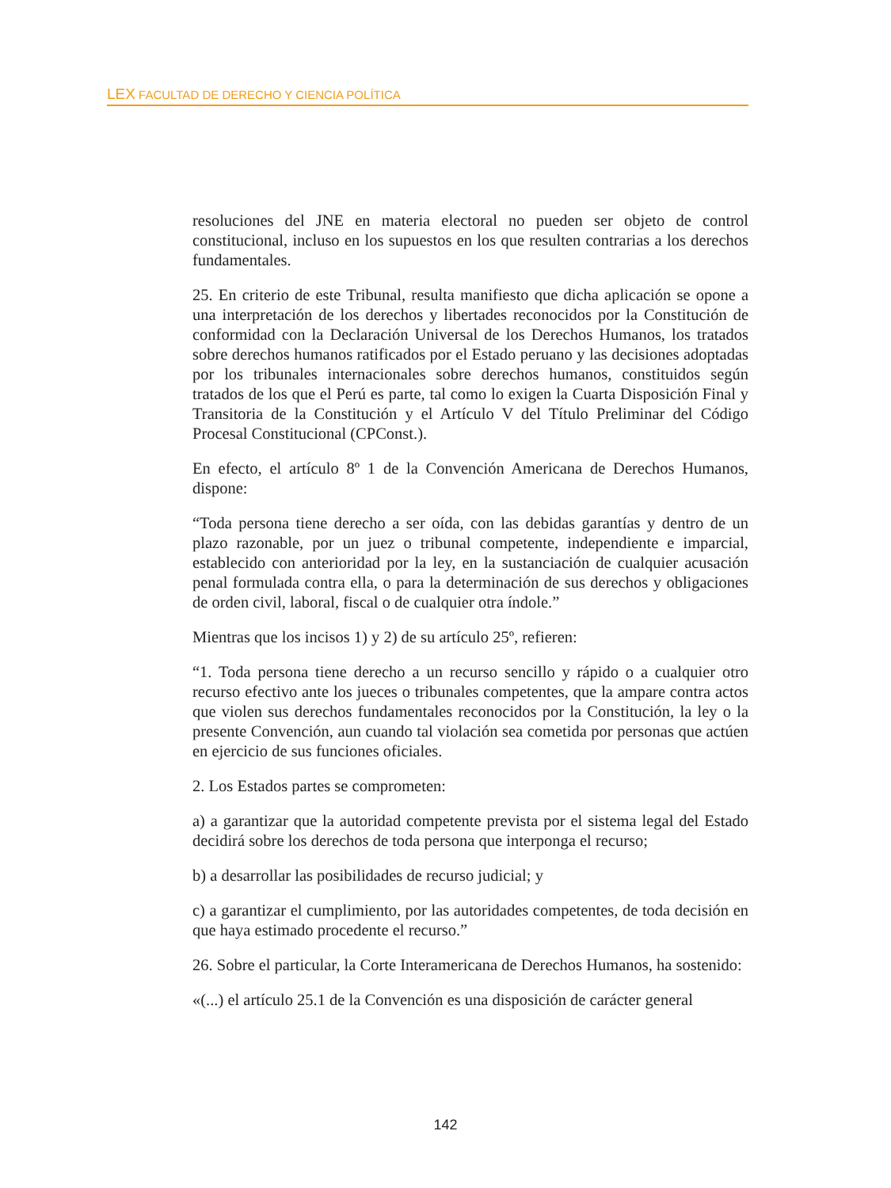LEX FACULTAD DE DERECHO Y CIENCIA POLÍTICA
resoluciones del JNE en materia electoral no pueden ser objeto de control constitucional, incluso en los supuestos en los que resulten contrarias a los derechos fundamentales.
25. En criterio de este Tribunal, resulta manifiesto que dicha aplicación se opone a una interpretación de los derechos y libertades reconocidos por la Constitución de conformidad con la Declaración Universal de los Derechos Humanos, los tratados sobre derechos humanos ratificados por el Estado peruano y las decisiones adoptadas por los tribunales internacionales sobre derechos humanos, constituidos según tratados de los que el Perú es parte, tal como lo exigen la Cuarta Disposición Final y Transitoria de la Constitución y el Artículo V del Título Preliminar del Código Procesal Constitucional (CPConst.).
En efecto, el artículo 8º 1 de la Convención Americana de Derechos Humanos, dispone:
“Toda persona tiene derecho a ser oída, con las debidas garantías y dentro de un plazo razonable, por un juez o tribunal competente, independiente e imparcial, establecido con anterioridad por la ley, en la sustanciación de cualquier acusación penal formulada contra ella, o para la determinación de sus derechos y obligaciones de orden civil, laboral, fiscal o de cualquier otra índole.”
Mientras que los incisos 1) y 2) de su artículo 25º, refieren:
“1. Toda persona tiene derecho a un recurso sencillo y rápido o a cualquier otro recurso efectivo ante los jueces o tribunales competentes, que la ampare contra actos que violen sus derechos fundamentales reconocidos por la Constitución, la ley o la presente Convención, aun cuando tal violación sea cometida por personas que actúen en ejercicio de sus funciones oficiales.
2. Los Estados partes se comprometen:
a) a garantizar que la autoridad competente prevista por el sistema legal del Estado decidirá sobre los derechos de toda persona que interponga el recurso;
b) a desarrollar las posibilidades de recurso judicial; y
c) a garantizar el cumplimiento, por las autoridades competentes, de toda decisión en que haya estimado procedente el recurso.”
26. Sobre el particular, la Corte Interamericana de Derechos Humanos, ha sostenido:
«(...) el artículo 25.1 de la Convención es una disposición de carácter general
142